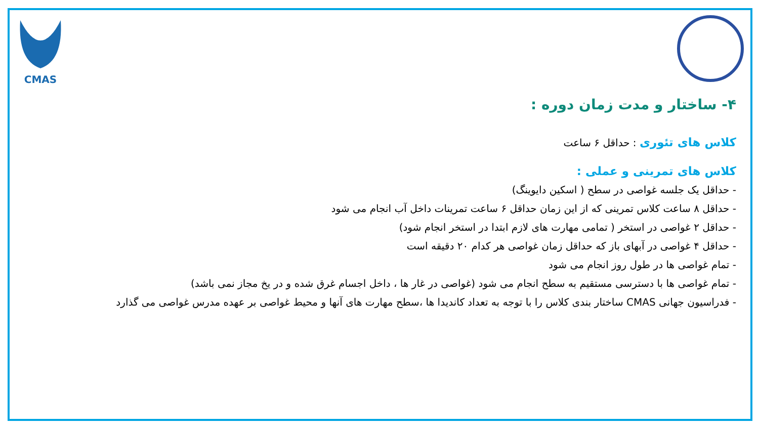CMAS
۴- ساختار و مدت زمان دوره :
کلاس های تئوری : حداقل ۶ ساعت
کلاس های تمرینی و عملی :
- حداقل یک جلسه غواصی در سطح ( اسکین دایوینگ)
- حداقل ۸ ساعت کلاس تمرینی که از این زمان حداقل ۶ ساعت تمرینات داخل آب انجام می شود
- حداقل ۲ غواصی در استخر ( تمامی مهارت های لازم ابتدا در استخر انجام شود)
- حداقل ۴ غواصی در آبهای باز که حداقل زمان غواصی هر کدام ۲۰ دقیقه است
- تمام غواصی ها در طول روز انجام می شود
- تمام غواصی ها با دسترسی مستقیم به سطح انجام می شود (غواصی در غار ها ، داخل اجسام غرق شده و در یخ مجاز نمی باشد)
- فدراسیون جهانی CMAS ساختار بندی کلاس را با توجه به تعداد کاندیدا ها ،سطح مهارت های آنها و محیط غواصی بر عهده مدرس غواصی می گذارد